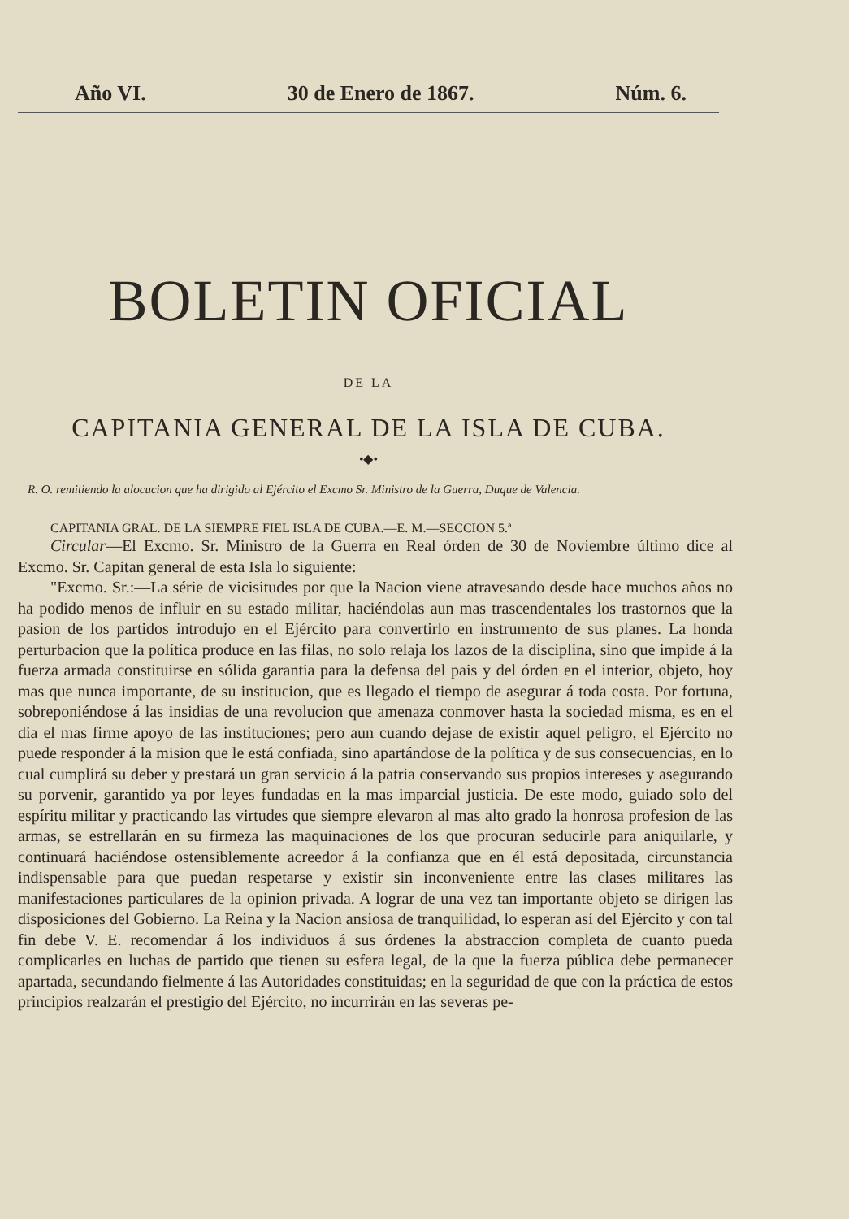Año VI. 30 de Enero de 1867. Núm. 6.
BOLETIN OFICIAL
DE LA
CAPITANIA GENERAL DE LA ISLA DE CUBA.
•◆•
R. O. remitiendo la alocucion que ha dirigido al Ejército el Excmo Sr. Ministro de la Guerra, Duque de Valencia.
CAPITANIA GRAL. DE LA SIEMPRE FIEL ISLA DE CUBA.—E. M.—SECCION 5.ª
Circular—El Excmo. Sr. Ministro de la Guerra en Real órden de 30 de Noviembre último dice al Excmo. Sr. Capitan general de esta Isla lo siguiente:
"Excmo. Sr.:—La série de vicisitudes por que la Nacion viene atravesando desde hace muchos años no ha podido menos de influir en su estado militar, haciéndolas aun mas trascendentales los trastornos que la pasion de los partidos introdujo en el Ejército para convertirlo en instrumento de sus planes. La honda perturbacion que la política produce en las filas, no solo relaja los lazos de la disciplina, sino que impide á la fuerza armada constituirse en sólida garantia para la defensa del pais y del órden en el interior, objeto, hoy mas que nunca importante, de su institucion, que es llegado el tiempo de asegurar á toda costa. Por fortuna, sobreponiéndose á las insidias de una revolucion que amenaza conmover hasta la sociedad misma, es en el dia el mas firme apoyo de las instituciones; pero aun cuando dejase de existir aquel peligro, el Ejército no puede responder á la mision que le está confiada, sino apartándose de la política y de sus consecuencias, en lo cual cumplirá su deber y prestará un gran servicio á la patria conservando sus propios intereses y asegurando su porvenir, garantido ya por leyes fundadas en la mas imparcial justicia. De este modo, guiado solo del espíritu militar y practicando las virtudes que siempre elevaron al mas alto grado la honrosa profesion de las armas, se estrellarán en su firmeza las maquinaciones de los que procuran seducirle para aniquilarle, y continuará haciéndose ostensiblemente acreedor á la confianza que en él está depositada, circunstancia indispensable para que puedan respetarse y existir sin inconveniente entre las clases militares las manifestaciones particulares de la opinion privada. A lograr de una vez tan importante objeto se dirigen las disposiciones del Gobierno. La Reina y la Nacion ansiosa de tranquilidad, lo esperan así del Ejército y con tal fin debe V. E. recomendar á los individuos á sus órdenes la abstraccion completa de cuanto pueda complicarles en luchas de partido que tienen su esfera legal, de la que la fuerza pública debe permanecer apartada, secundando fielmente á las Autoridades constituidas; en la seguridad de que con la práctica de estos principios realzarán el prestigio del Ejército, no incurrirán en las severas pe-